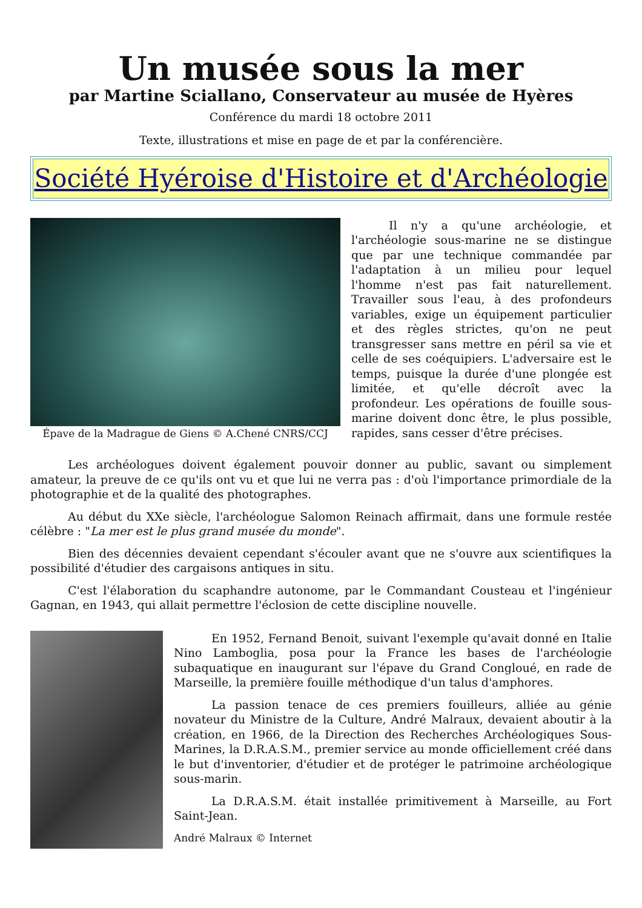Un musée sous la mer
par Martine Sciallano, Conservateur au musée de Hyères
Conférence du mardi 18 octobre 2011
Texte, illustrations et mise en page de et par la conférencière.
Société Hyéroise d'Histoire et d'Archéologie
Épave de la Madrague de Giens © A.Chené CNRS/CCJ
Il n'y a qu'une archéologie, et l'archéologie sous-marine ne se distingue que par une technique commandée par l'adaptation à un milieu pour lequel l'homme n'est pas fait naturellement. Travailler sous l'eau, à des profondeurs variables, exige un équipement particulier et des règles strictes, qu'on ne peut transgresser sans mettre en péril sa vie et celle de ses coéquipiers. L'adversaire est le temps, puisque la durée d'une plongée est limitée, et qu'elle décroît avec la profondeur. Les opérations de fouille sous-marine doivent donc être, le plus possible, rapides, sans cesser d'être précises.
Les archéologues doivent également pouvoir donner au public, savant ou simplement amateur, la preuve de ce qu'ils ont vu et que lui ne verra pas : d'où l'importance primordiale de la photographie et de la qualité des photographes.
Au début du XXe siècle, l'archéologue Salomon Reinach affirmait, dans une formule restée célèbre : "La mer est le plus grand musée du monde".
Bien des décennies devaient cependant s'écouler avant que ne s'ouvre aux scientifiques la possibilité d'étudier des cargaisons antiques in situ.
C'est l'élaboration du scaphandre autonome, par le Commandant Cousteau et l'ingénieur Gagnan, en 1943, qui allait permettre l'éclosion de cette discipline nouvelle.
En 1952, Fernand Benoit, suivant l'exemple qu'avait donné en Italie Nino Lamboglia, posa pour la France les bases de l'archéologie subaquatique en inaugurant sur l'épave du Grand Congloué, en rade de Marseille, la première fouille méthodique d'un talus d'amphores.
La passion tenace de ces premiers fouilleurs, alliée au génie novateur du Ministre de la Culture, André Malraux, devaient aboutir à la création, en 1966, de la Direction des Recherches Archéologiques Sous-Marines, la D.R.A.S.M., premier service au monde officiellement créé dans le but d'inventorier, d'étudier et de protéger le patrimoine archéologique sous-marin.
La D.R.A.S.M. était installée primitivement à Marseille, au Fort Saint-Jean.
André Malraux © Internet